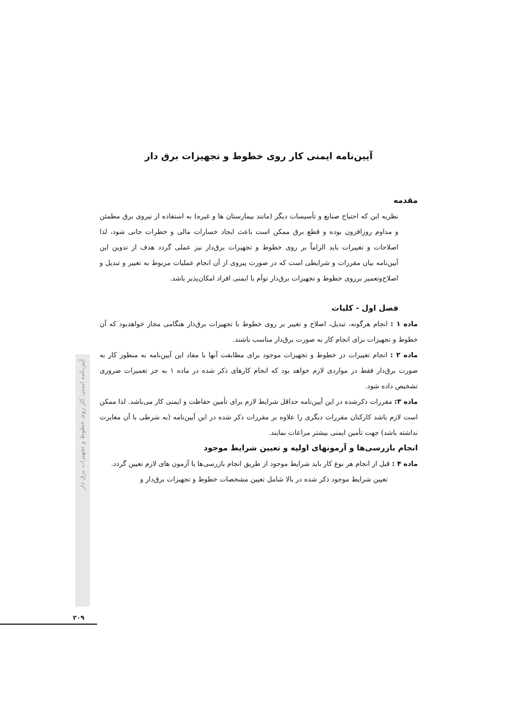آیین‌نامه ایمنی کار روی خطوط و تجهیزات برق دار
مقدمه
نظریه این که احتیاج صنایع و تأسیسات دیگر (مانند بیمارستان ها و غیره) به استفاده از نیروی برق مطمئن و مداوم روزافزون بوده و قطع برق ممکن است باعث ایجاد خسارات مالی و خطرات جانی شود، لذا اصلاحات و تغییرات باید الزاماً بر روی خطوط و تجهیزات برق‌دار نیز عملی گردد هدف از تدوین این آیین‌نامه بیان مقررات و شرایطی است که در صورت پیروی از آن انجام عملیات مربوط به تغییر و تبدیل و اصلاح‌وتعمیر برروی خطوط و تجهیزات برق‌دار توأم با ایمنی افراد امکان‌پذیر باشد.
فصل اول - کلیات
ماده ۱ : انجام هرگونه، تبدیل، اصلاح و تغییر بر روی خطوط با تجهیزات برق‌دار هنگامی مجاز خواهدبود که آن خطوط و تجهیزات برای انجام کار به صورت برق‌دار مناسب باشند.
ماده ۲ : انجام تغییرات در خطوط و تجهیزات موجود برای مطابقت آنها با مفاد این آیین‌نامه به منظور کار به صورت برق‌دار فقط در مواردی لازم خواهد بود که انجام کارهای ذکر شده در ماده ۱ به جز تعمیرات ضروری تشخیص داده شود.
ماده ۳: مقررات ذکرشده در این آیین‌نامه حداقل شرایط لازم برای تأمین حفاظت و ایمنی کار می‌باشد. لذا ممکن است لازم باشد کارکنان مقررات دیگری را علاوه بر مقررات ذکر شده در این آیین‌نامه (به شرطی با آن مغایرت نداشته باشد) جهت تأمین ایمنی بیشتر مراعات نمایند.
انجام بازرسی‌ها و آزمونهای اولیه و تعیین شرایط موجود
ماده ۴ : قبل از انجام هر نوع کار باید شرایط موجود از طریق انجام بازرسی‌ها یا آزمون های لازم تعیین گردد.
تعیین شرایط موجود ذکر شده در بالا شامل تعیین مشخصات خطوط و تجهیزات برق‌دار و
آیین‌نامه ایمنی کار روی خطوط و تجهیزات برق دار
۲۰۹